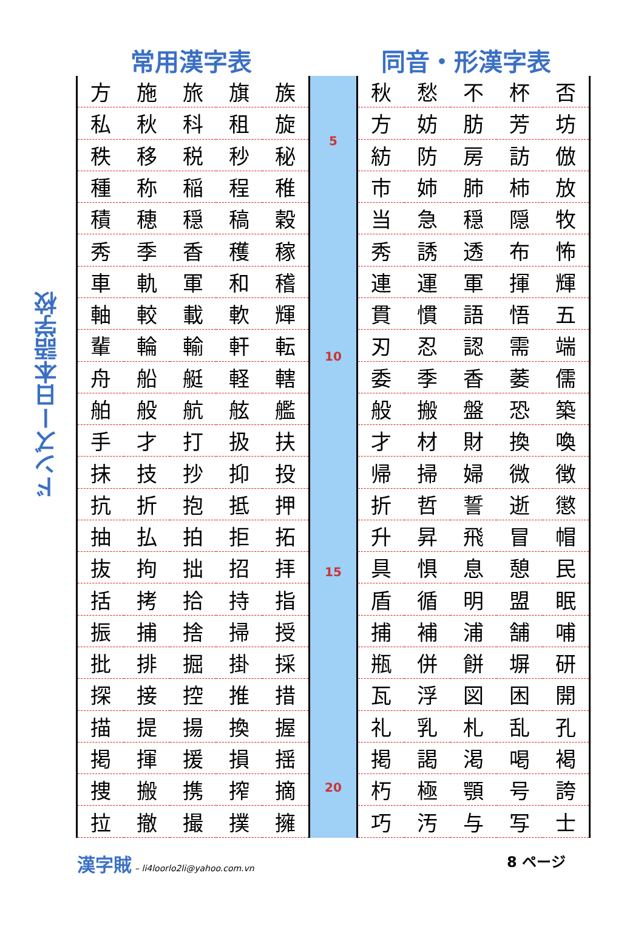ドンズー日本語学校
常用漢字表 同音・形漢字表
| 方 | 施 | 旅 | 旗 | 族 |
| 私 | 秋 | 科 | 租 | 旋 |
| 秩 | 移 | 税 | 秒 | 秘 |
| 種 | 称 | 稲 | 程 | 稚 |
| 積 | 穂 | 穏 | 稿 | 穀 |
| 秀 | 季 | 香 | 穫 | 稼 |
| 車 | 軌 | 軍 | 和 | 稽 |
| 軸 | 較 | 載 | 軟 | 輝 |
| 輩 | 輪 | 輸 | 軒 | 転 |
| 舟 | 船 | 艇 | 軽 | 轄 |
| 舶 | 般 | 航 | 舷 | 艦 |
| 手 | 才 | 打 | 扱 | 扶 |
| 抹 | 技 | 抄 | 抑 | 投 |
| 抗 | 折 | 抱 | 抵 | 押 |
| 抽 | 払 | 拍 | 拒 | 拓 |
| 抜 | 拘 | 拙 | 招 | 拝 |
| 括 | 拷 | 拾 | 持 | 指 |
| 振 | 捕 | 捨 | 掃 | 授 |
| 批 | 排 | 掘 | 掛 | 採 |
| 探 | 接 | 控 | 推 | 措 |
| 描 | 提 | 揚 | 換 | 握 |
| 掲 | 揮 | 援 | 損 | 揺 |
| 捜 | 搬 | 携 | 搾 | 摘 |
| 拉 | 撤 | 撮 | 撲 | 擁 |
5
10
15
20
| 秋 | 愁 | 不 | 杯 | 否 |
| 方 | 妨 | 肪 | 芳 | 坊 |
| 紡 | 防 | 房 | 訪 | 倣 |
| 市 | 姉 | 肺 | 柿 | 放 |
| 当 | 急 | 穏 | 隠 | 牧 |
| 秀 | 誘 | 透 | 布 | 怖 |
| 連 | 運 | 軍 | 揮 | 輝 |
| 貫 | 慣 | 語 | 悟 | 五 |
| 刃 | 忍 | 認 | 需 | 端 |
| 委 | 季 | 香 | 萎 | 儒 |
| 般 | 搬 | 盤 | 恐 | 築 |
| 才 | 材 | 財 | 換 | 喚 |
| 帰 | 掃 | 婦 | 微 | 徴 |
| 折 | 哲 | 誓 | 逝 | 懲 |
| 升 | 昇 | 飛 | 冒 | 帽 |
| 具 | 惧 | 息 | 憩 | 民 |
| 盾 | 循 | 明 | 盟 | 眠 |
| 捕 | 補 | 浦 | 舗 | 哺 |
| 瓶 | 併 | 餅 | 塀 | 研 |
| 瓦 | 浮 | 図 | 困 | 開 |
| 礼 | 乳 | 札 | 乱 | 孔 |
| 掲 | 謁 | 渇 | 喝 | 褐 |
| 朽 | 極 | 顎 | 号 | 誇 |
| 巧 | 汚 | 与 | 写 | 士 |
漢字賊 – li4loorlo2li@yahoo.com.vn
8 ページ